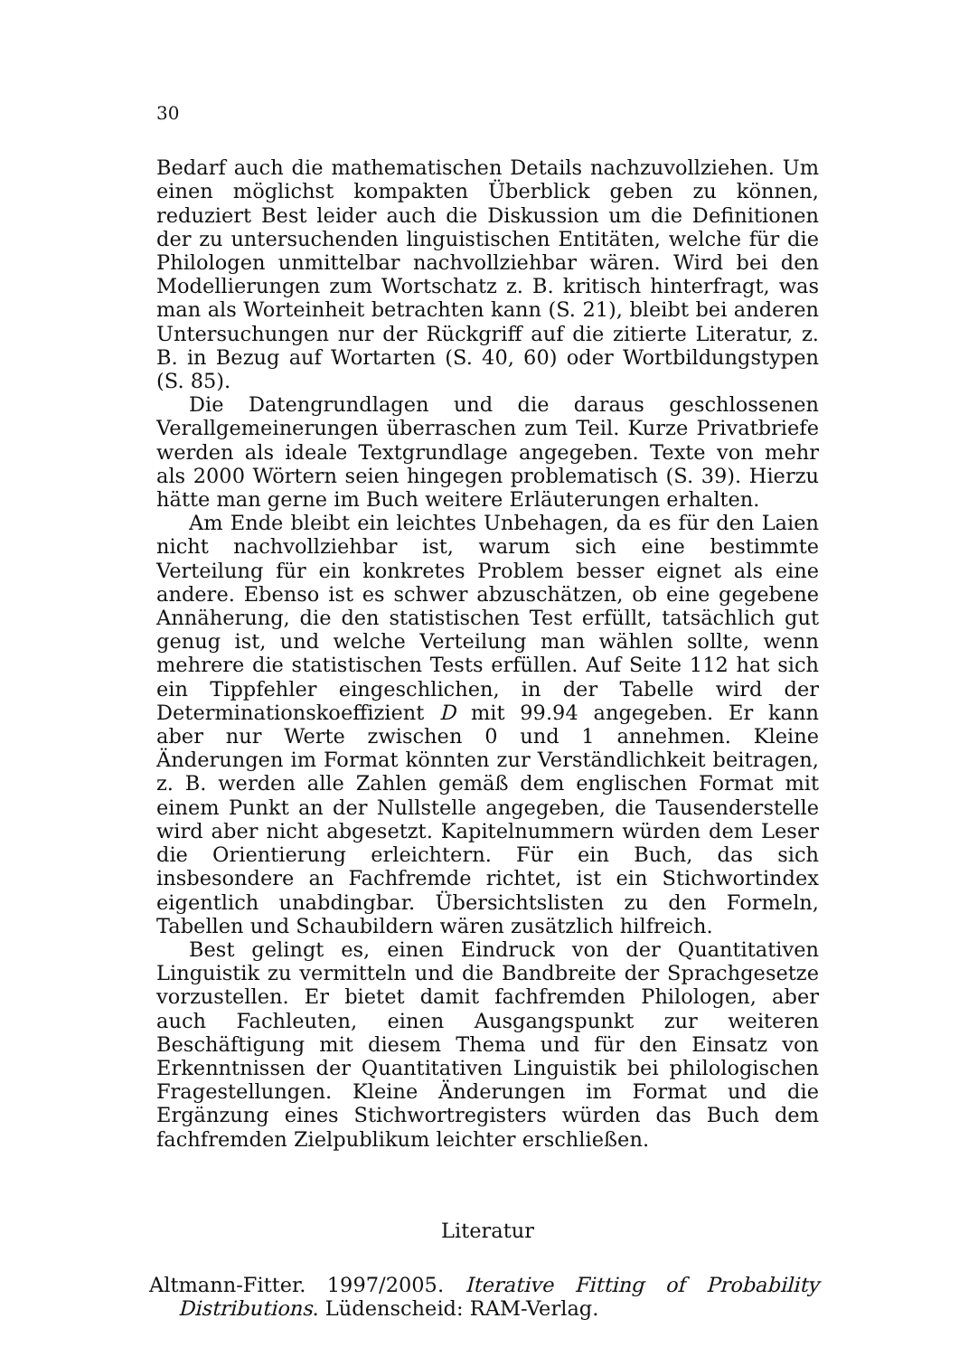30
Bedarf auch die mathematischen Details nachzuvollziehen. Um einen möglichst kompakten Überblick geben zu können, reduziert Best leider auch die Diskussion um die Definitionen der zu untersuchenden linguistischen Entitäten, welche für die Philologen unmittelbar nachvollziehbar wären. Wird bei den Modellierungen zum Wortschatz z. B. kritisch hinterfragt, was man als Worteinheit betrachten kann (S. 21), bleibt bei anderen Untersuchungen nur der Rückgriff auf die zitierte Literatur, z. B. in Bezug auf Wortarten (S. 40, 60) oder Wortbildungstypen (S. 85).
Die Datengrundlagen und die daraus geschlossenen Verallgemeinerungen überraschen zum Teil. Kurze Privatbriefe werden als ideale Textgrundlage angegeben. Texte von mehr als 2000 Wörtern seien hingegen problematisch (S. 39). Hierzu hätte man gerne im Buch weitere Erläuterungen erhalten.
Am Ende bleibt ein leichtes Unbehagen, da es für den Laien nicht nachvollziehbar ist, warum sich eine bestimmte Verteilung für ein konkretes Problem besser eignet als eine andere. Ebenso ist es schwer abzuschätzen, ob eine gegebene Annäherung, die den statistischen Test erfüllt, tatsächlich gut genug ist, und welche Verteilung man wählen sollte, wenn mehrere die statistischen Tests erfüllen. Auf Seite 112 hat sich ein Tippfehler eingeschlichen, in der Tabelle wird der Determinationskoeffizient D mit 99.94 angegeben. Er kann aber nur Werte zwischen 0 und 1 annehmen. Kleine Änderungen im Format könnten zur Verständlichkeit beitragen, z. B. werden alle Zahlen gemäß dem englischen Format mit einem Punkt an der Nullstelle angegeben, die Tausenderstelle wird aber nicht abgesetzt. Kapitelnummern würden dem Leser die Orientierung erleichtern. Für ein Buch, das sich insbesondere an Fachfremde richtet, ist ein Stichwortindex eigentlich unabdingbar. Übersichtslisten zu den Formeln, Tabellen und Schaubildern wären zusätzlich hilfreich.
Best gelingt es, einen Eindruck von der Quantitativen Linguistik zu vermitteln und die Bandbreite der Sprachgesetze vorzustellen. Er bietet damit fachfremden Philologen, aber auch Fachleuten, einen Ausgangspunkt zur weiteren Beschäftigung mit diesem Thema und für den Einsatz von Erkenntnissen der Quantitativen Linguistik bei philologischen Fragestellungen. Kleine Änderungen im Format und die Ergänzung eines Stichwortregisters würden das Buch dem fachfremden Zielpublikum leichter erschließen.
Literatur
Altmann-Fitter. 1997/2005. Iterative Fitting of Probability Distributions. Lüdenscheid: RAM-Verlag.